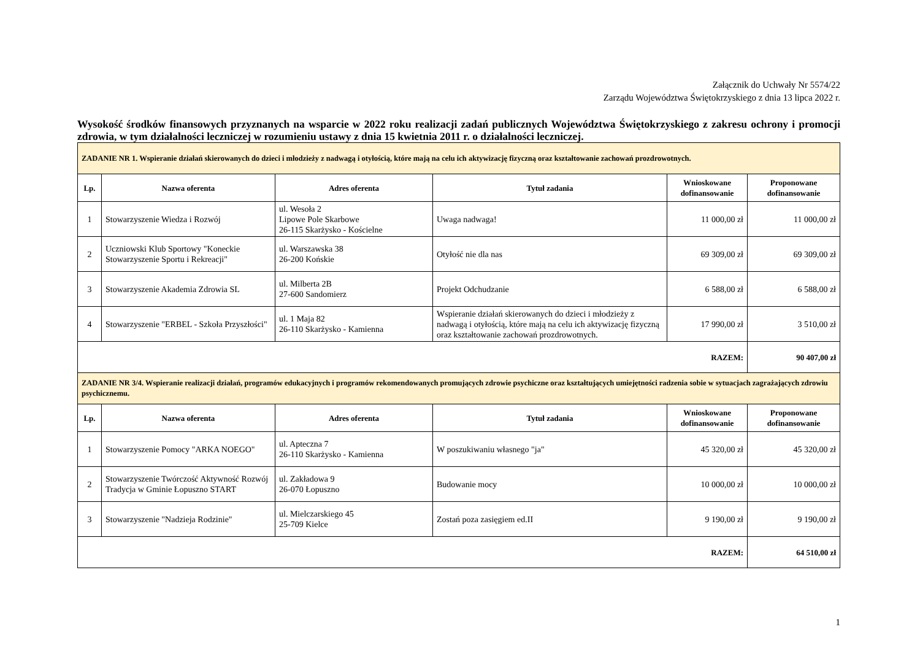Załącznik do Uchwały Nr 5574/22
Zarządu Województwa Świętokrzyskiego z dnia 13 lipca 2022 r.
Wysokość środków finansowych przyznanych na wsparcie w 2022 roku realizacji zadań publicznych Województwa Świętokrzyskiego z zakresu ochrony i promocji zdrowia, w tym działalności leczniczej w rozumieniu ustawy z dnia 15 kwietnia 2011 r. o działalności leczniczej.
| ZADANIE NR 1. Wspieranie działań skierowanych do dzieci i młodzieży z nadwagą i otyłością, które mają na celu ich aktywizację fizyczną oraz kształtowanie zachowań prozdrowotnych. | | | | | |
| Lp. | Nazwa oferenta | Adres oferenta | Tytuł zadania | Wnioskowane dofinansowanie | Proponowane dofinansowanie |
| 1 | Stowarzyszenie Wiedza i Rozwój | ul. Wesoła 2 Lipowe Pole Skarbowe 26-115 Skarżysko - Kościelne | Uwaga nadwaga! | 11 000,00 zł | 11 000,00 zł |
| 2 | Uczniowski Klub Sportowy "Koneckie Stowarzyszenie Sportu i Rekreacji" | ul. Warszawska 38 26-200 Końskie | Otyłość nie dla nas | 69 309,00 zł | 69 309,00 zł |
| 3 | Stowarzyszenie Akademia Zdrowia SL | ul. Milberta 2B 27-600 Sandomierz | Projekt Odchudzanie | 6 588,00 zł | 6 588,00 zł |
| 4 | Stowarzyszenie "ERBEL - Szkoła Przyszłości" | ul. 1 Maja 82 26-110 Skarżysko - Kamienna | Wspieranie działań skierowanych do dzieci i młodzieży z nadwagą i otyłością, które mają na celu ich aktywizację fizyczną oraz kształtowanie zachowań prozdrowotnych. | 17 990,00 zł | 3 510,00 zł |
| RAZEM: | | | | | 90 407,00 zł |
| ZADANIE NR 3/4. Wspieranie realizacji działań, programów edukacyjnych i programów rekomendowanych promujących zdrowie psychiczne oraz kształtujących umiejętności radzenia sobie w sytuacjach zagrażających zdrowiu psychicznemu. | | | | | |
| Lp. | Nazwa oferenta | Adres oferenta | Tytuł zadania | Wnioskowane dofinansowanie | Proponowane dofinansowanie |
| 1 | Stowarzyszenie Pomocy "ARKA NOEGO" | ul. Apteczna 7 26-110 Skarżysko - Kamienna | W poszukiwaniu własnego "ja" | 45 320,00 zł | 45 320,00 zł |
| 2 | Stowarzyszenie Twórczość Aktywność Rozwój Tradycja w Gminie Łopuszno START | ul. Zakładowa 9 26-070 Łopuszno | Budowanie mocy | 10 000,00 zł | 10 000,00 zł |
| 3 | Stowarzyszenie "Nadzieja Rodzinie" | ul. Mielczarskiego 45 25-709 Kielce | Zostań poza zasięgiem ed.II | 9 190,00 zł | 9 190,00 zł |
| RAZEM: | | | | | 64 510,00 zł |
1